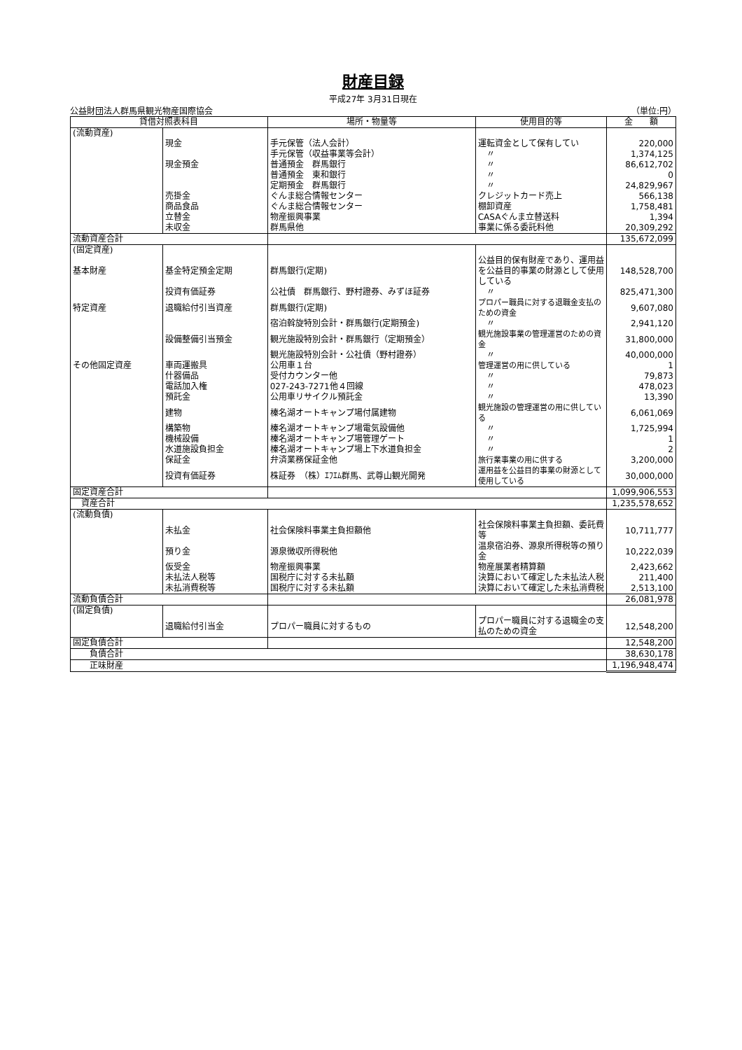財産目録
平成27年 3月31日現在
公益財団法人群馬県観光物産国際協会 （単位:円）
| 貸借対照表科目 | | 場所・物量等 | 使用目的等 | 金 額 |
| --- | --- | --- | --- | --- |
| (流動資産) | | | | |
| | 現金 | 手元保管（法人会計） | 運転資金として保有してい | 220,000 |
| | | 手元保管（収益事業等会計） | 〃 | 1,374,125 |
| | 現金預金 | 普通預金 群馬銀行 | 〃 | 86,612,702 |
| | | 普通預金 東和銀行 | 〃 | 0 |
| | | 定期預金 群馬銀行 | 〃 | 24,829,967 |
| | 売掛金 | ぐんま総合情報センター | クレジットカード売上 | 566,138 |
| | 商品食品 | ぐんま総合情報センター | 棚卸資産 | 1,758,481 |
| | 立替金 | 物産振興事業 | CASAぐんま立替送料 | 1,394 |
| | 未収金 | 群馬県他 | 事業に係る委託料他 | 20,309,292 |
| 流動資産合計 | | | | 135,672,099 |
| (固定資産) | | | | |
| 基本財産 | 基金特定預金定期 | 群馬銀行(定期) | 公益目的保有財産であり、運用益を公益目的事業の財源として使用している | 148,528,700 |
| | 投資有価証券 | 公社債 群馬銀行、野村證券、みずほ証券 | 〃 | 825,471,300 |
| 特定資産 | 退職給付引当資産 | 群馬銀行(定期) | プロパー職員に対する退職金支払のための資金 | 9,607,080 |
| | | 宿泊斡旋特別会計・群馬銀行(定期預金) | 〃 | 2,941,120 |
| | 設備整備引当預金 | 観光施設特別会計・群馬銀行（定期預金） | 観光施設事業の管理運営のための資金 | 31,800,000 |
| | | 観光施設特別会計・公社債（野村證券） | 〃 | 40,000,000 |
| その他固定資産 | 車両運搬具 | 公用車１台 | 管理運営の用に供している | 1 |
| | 什器備品 | 受付カウンター他 | 〃 | 79,873 |
| | 電話加入権 | 027-243-7271他４回線 | 〃 | 478,023 |
| | 預託金 | 公用車リサイクル預託金 | 〃 | 13,390 |
| | 建物 | 榛名湖オートキャンプ場付属建物 | 観光施設の管理運営の用に供している | 6,061,069 |
| | 構築物 | 榛名湖オートキャンプ場電気設備他 | 〃 | 1,725,994 |
| | 機械設備 | 榛名湖オートキャンプ場管理ゲート | 〃 | 1 |
| | 水道施設負担金 | 榛名湖オートキャンプ場上下水道負担金 | 〃 | 2 |
| | 保証金 | 弁済業務保証金他 | 旅行業事業の用に供する | 3,200,000 |
| | 投資有価証券 | 株証券 （株）ｴﾌｴﾑ群馬、武尊山観光開発 | 運用益を公益目的事業の財源として使用している | 30,000,000 |
| 固定資産合計 | | | | 1,099,906,553 |
| 資産合計 | | | | 1,235,578,652 |
| (流動負債) | | | | |
| | 未払金 | 社会保険料事業主負担額他 | 社会保険料事業主負担額、委託費等 | 10,711,777 |
| | 預り金 | 源泉徴収所得税他 | 温泉宿泊券、源泉所得税等の預り金 | 10,222,039 |
| | 仮受金 | 物産振興事業 | 物産展業者精算額 | 2,423,662 |
| | 未払法人税等 | 国税庁に対する未払額 | 決算において確定した未払法人税 | 211,400 |
| | 未払消費税等 | 国税庁に対する未払額 | 決算において確定した未払消費税 | 2,513,100 |
| 流動負債合計 | | | | 26,081,978 |
| (固定負債) | | | | |
| | 退職給付引当金 | プロパー職員に対するもの | プロパー職員に対する退職金の支払のための資金 | 12,548,200 |
| 固定負債合計 | | | | 12,548,200 |
| 負債合計 | | | | 38,630,178 |
| 正味財産 | | | | 1,196,948,474 |